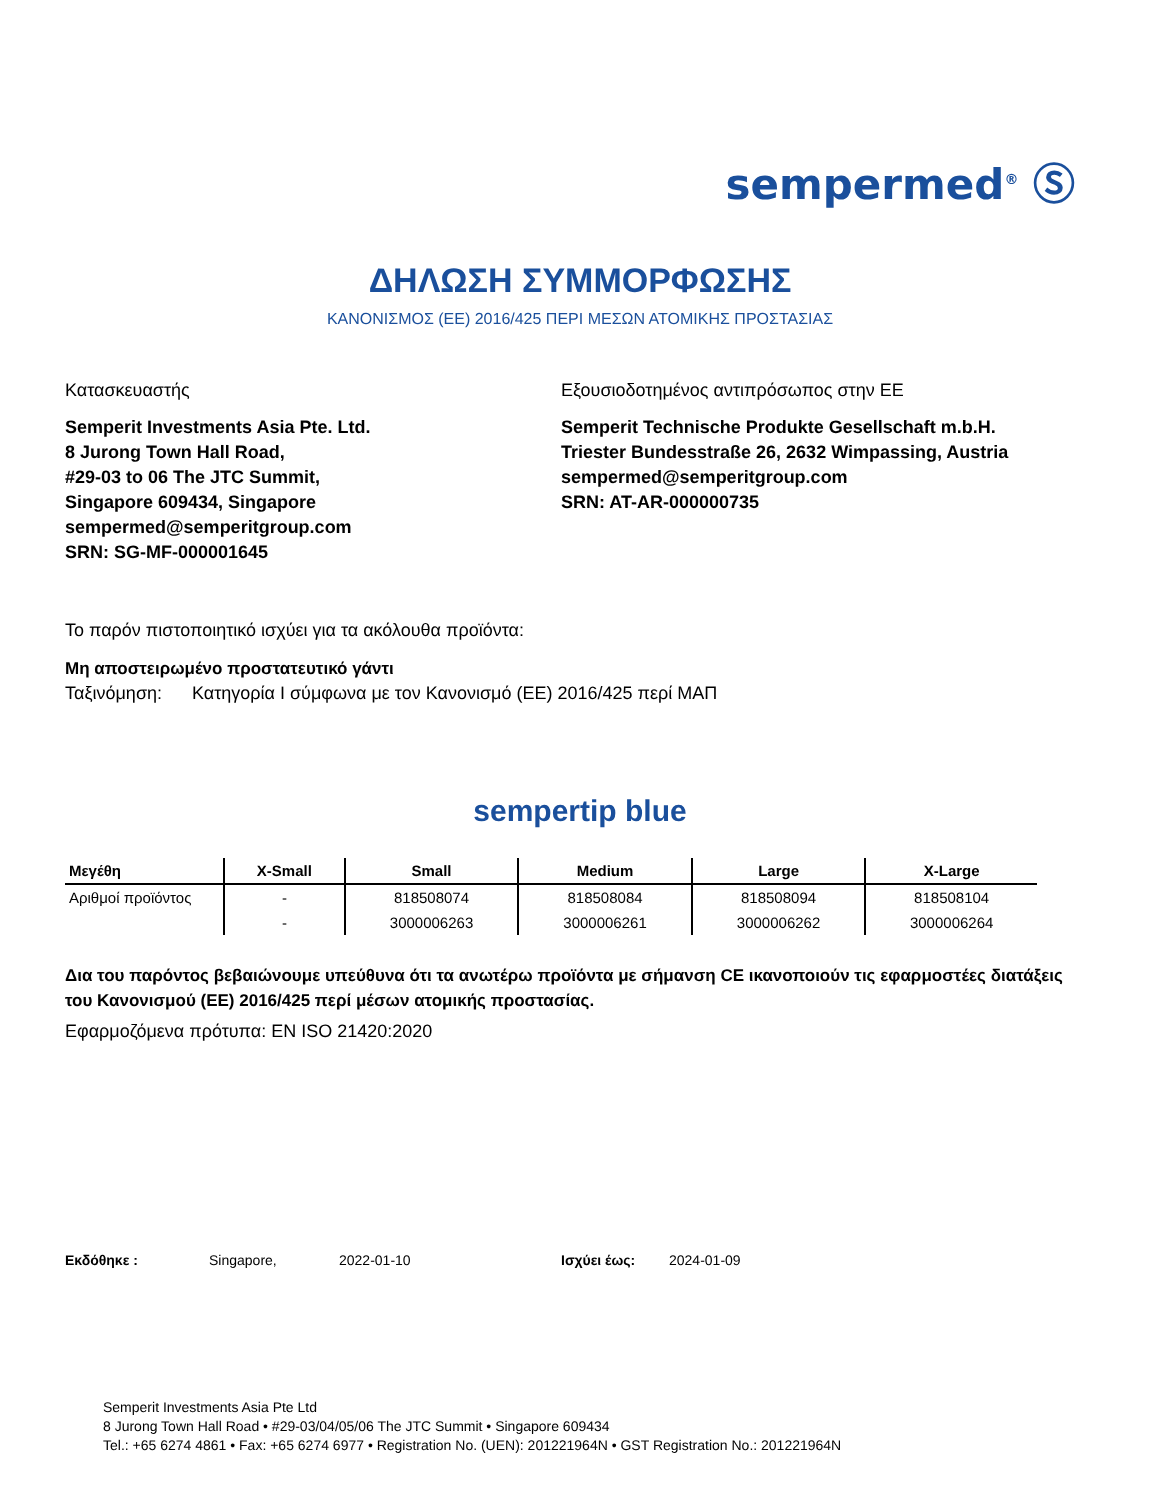sempermed<sup>®</sup> Ⓢ
ΔΗΛΩΣΗ ΣΥΜΜΟΡΦΩΣΗΣ
ΚΑΝΟΝΙΣΜΟΣ (ΕΕ) 2016/425 ΠΕΡΙ ΜΕΣΩΝ ΑΤΟΜΙΚΗΣ ΠΡΟΣΤΑΣΙΑΣ
Κατασκευαστής
Semperit Investments Asia Pte. Ltd.
8 Jurong Town Hall Road,
#29-03 to 06 The JTC Summit,
Singapore 609434, Singapore
sempermed@semperitgroup.com
SRN: SG-MF-000001645
Εξουσιοδοτημένος αντιπρόσωπος στην ΕΕ
Semperit Technische Produkte Gesellschaft m.b.H.
Triester Bundesstraße 26, 2632 Wimpassing, Austria
sempermed@semperitgroup.com
SRN: AT-AR-000000735
Το παρόν πιστοποιητικό ισχύει για τα ακόλουθα προϊόντα:
Μη αποστειρωμένο προστατευτικό γάντι
Ταξινόμηση: Κατηγορία I σύμφωνα με τον Κανονισμό (ΕΕ) 2016/425 περί ΜΑΠ
sempertip blue
| Μεγέθη | X-Small | Small | Medium | Large | X-Large |
| --- | --- | --- | --- | --- | --- |
| Αριθμοί προϊόντος | - | 818508074 | 818508084 | 818508094 | 818508104 |
| | - | 3000006263 | 3000006261 | 3000006262 | 3000006264 |
Δια του παρόντος βεβαιώνουμε υπεύθυνα ότι τα ανωτέρω προϊόντα με σήμανση CE ικανοποιούν τις εφαρμοστέες διατάξεις του Κανονισμού (ΕΕ) 2016/425 περί μέσων ατομικής προστασίας.
Εφαρμοζόμενα πρότυπα: EN ISO 21420:2020
Εκδόθηκε : Singapore, 2022-01-10 Ισχύει έως: 2024-01-09
Semperit Investments Asia Pte Ltd
8 Jurong Town Hall Road • #29-03/04/05/06 The JTC Summit • Singapore 609434
Tel.: +65 6274 4861 • Fax: +65 6274 6977 • Registration No. (UEN): 201221964N • GST Registration No.: 201221964N